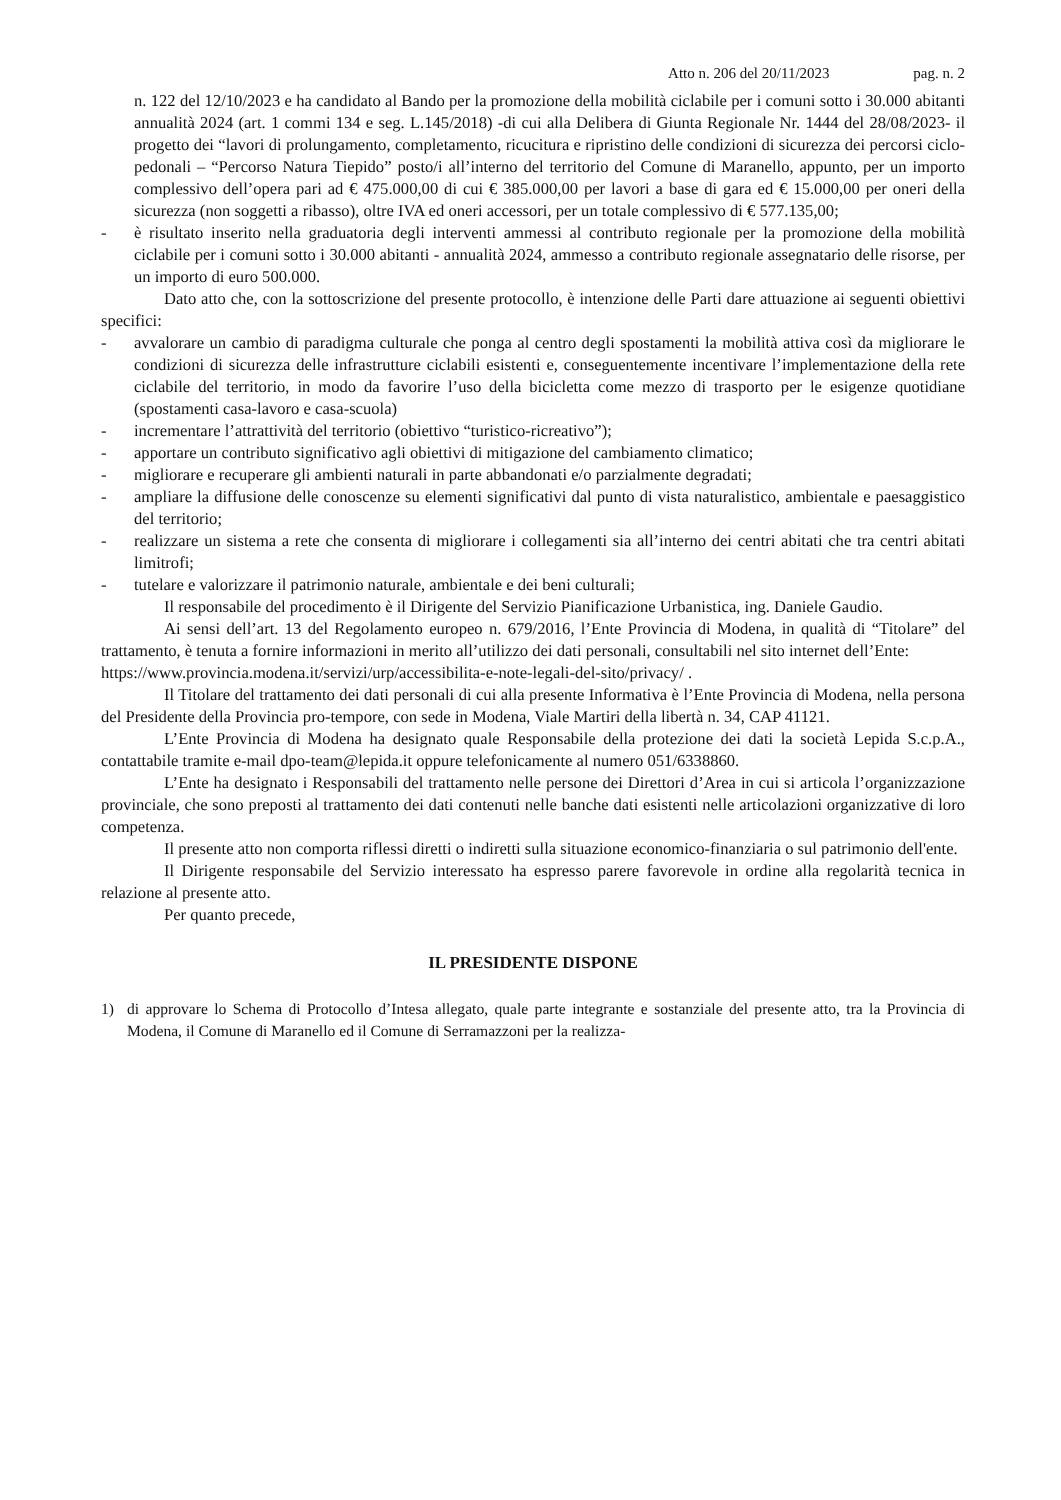Atto n. 206 del 20/11/2023 pag. n. 2
n. 122 del 12/10/2023 e ha candidato al Bando per la promozione della mobilità ciclabile per i comuni sotto i 30.000 abitanti annualità 2024 (art. 1 commi 134 e seg. L.145/2018) -di cui alla Delibera di Giunta Regionale Nr. 1444 del 28/08/2023- il progetto dei “lavori di prolungamento, completamento, ricucitura e ripristino delle condizioni di sicurezza dei percorsi ciclo-pedonali – “Percorso Natura Tiepido” posto/i all’interno del territorio del Comune di Maranello, appunto, per un importo complessivo dell’opera pari ad € 475.000,00 di cui € 385.000,00 per lavori a base di gara ed € 15.000,00 per oneri della sicurezza (non soggetti a ribasso), oltre IVA ed oneri accessori, per un totale complessivo di € 577.135,00;
- è risultato inserito nella graduatoria degli interventi ammessi al contributo regionale per la promozione della mobilità ciclabile per i comuni sotto i 30.000 abitanti - annualità 2024, ammesso a contributo regionale assegnatario delle risorse, per un importo di euro 500.000.
Dato atto che, con la sottoscrizione del presente protocollo, è intenzione delle Parti dare attuazione ai seguenti obiettivi specifici:
- avvalorare un cambio di paradigma culturale che ponga al centro degli spostamenti la mobilità attiva così da migliorare le condizioni di sicurezza delle infrastrutture ciclabili esistenti e, conseguentemente incentivare l’implementazione della rete ciclabile del territorio, in modo da favorire l’uso della bicicletta come mezzo di trasporto per le esigenze quotidiane (spostamenti casa-lavoro e casa-scuola)
- incrementare l’attrattività del territorio (obiettivo “turistico-ricreativo”);
- apportare un contributo significativo agli obiettivi di mitigazione del cambiamento climatico;
- migliorare e recuperare gli ambienti naturali in parte abbandonati e/o parzialmente degradati;
- ampliare la diffusione delle conoscenze su elementi significativi dal punto di vista naturalistico, ambientale e paesaggistico del territorio;
- realizzare un sistema a rete che consenta di migliorare i collegamenti sia all’interno dei centri abitati che tra centri abitati limitrofi;
- tutelare e valorizzare il patrimonio naturale, ambientale e dei beni culturali;
Il responsabile del procedimento è il Dirigente del Servizio Pianificazione Urbanistica, ing. Daniele Gaudio.
Ai sensi dell’art. 13 del Regolamento europeo n. 679/2016, l’Ente Provincia di Modena, in qualità di “Titolare” del trattamento, è tenuta a fornire informazioni in merito all’utilizzo dei dati personali, consultabili nel sito internet dell’Ente:
https://www.provincia.modena.it/servizi/urp/accessibilita-e-note-legali-del-sito/privacy/ .
Il Titolare del trattamento dei dati personali di cui alla presente Informativa è l’Ente Provincia di Modena, nella persona del Presidente della Provincia pro-tempore, con sede in Modena, Viale Martiri della libertà n. 34, CAP 41121.
L’Ente Provincia di Modena ha designato quale Responsabile della protezione dei dati la società Lepida S.c.p.A., contattabile tramite e-mail dpo-team@lepida.it oppure telefonicamente al numero 051/6338860.
L’Ente ha designato i Responsabili del trattamento nelle persone dei Direttori d’Area in cui si articola l’organizzazione provinciale, che sono preposti al trattamento dei dati contenuti nelle banche dati esistenti nelle articolazioni organizzative di loro competenza.
Il presente atto non comporta riflessi diretti o indiretti sulla situazione economico-finanziaria o sul patrimonio dell'ente.
Il Dirigente responsabile del Servizio interessato ha espresso parere favorevole in ordine alla regolarità tecnica in relazione al presente atto.
Per quanto precede,
IL PRESIDENTE DISPONE
1) di approvare lo Schema di Protocollo d’Intesa allegato, quale parte integrante e sostanziale del presente atto, tra la Provincia di Modena, il Comune di Maranello ed il Comune di Serramazzoni per la realizza-